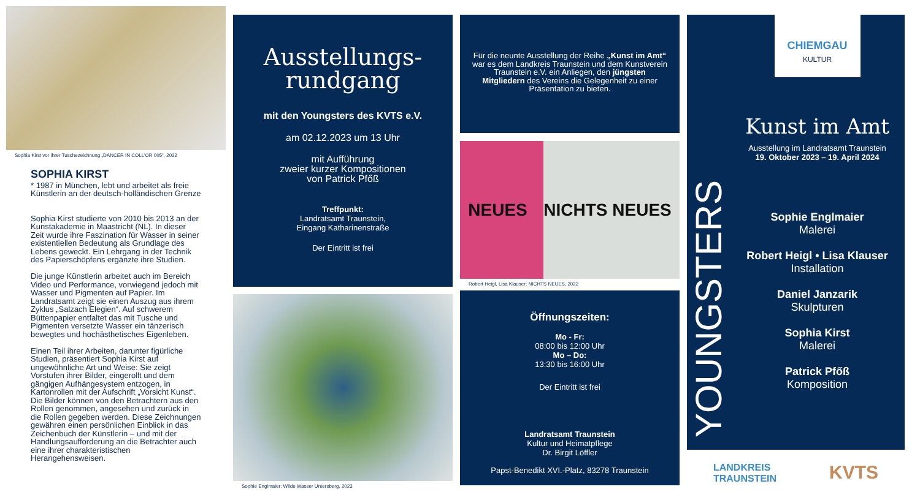Sophia Kirst vor ihrer Tuschezeichnung „DANCER IN COLL’OR 005“, 2022
SOPHIA KIRST
* 1987 in München, lebt und arbeitet als freie Künstlerin an der deutsch-holländischen Grenze
Sophia Kirst studierte von 2010 bis 2013 an der Kunstakademie in Maastricht (NL). In dieser Zeit wurde ihre Faszination für Wasser in seiner existentiellen Bedeutung als Grundlage des Lebens geweckt. Ein Lehrgang in der Technik des Papierschöpfens ergänzte ihre Studien.
Die junge Künstlerin arbeitet auch im Bereich Video und Performance, vorwiegend jedoch mit Wasser und Pigmenten auf Papier. Im Landratsamt zeigt sie einen Auszug aus ihrem Zyklus „Salzach Elegien“. Auf schwerem Büttenpapier entfaltet das mit Tusche und Pigmenten versetzte Wasser ein tänzerisch bewegtes und hochästhetisches Eigenleben.
Einen Teil ihrer Arbeiten, darunter figürliche Studien, präsentiert Sophia Kirst auf ungewöhnliche Art und Weise: Sie zeigt Vorstufen ihrer Bilder, eingerollt und dem gängigen Aufhängesystem entzogen, in Kartonrollen mit der Aufschrift „Vorsicht Kunst“. Die Bilder können von den Betrachtern aus den Rollen genommen, angesehen und zurück in die Rollen gegeben werden. Diese Zeichnungen gewähren einen persönlichen Einblick in das Zeichenbuch der Künstlerin – und mit der Handlungsaufforderung an die Betrachter auch eine ihrer charakteristischen Herangehensweisen.
Ausstellungs-
rundgang
mit den Youngsters des KVTS e.V.
am 02.12.2023 um 13 Uhr
mit Aufführung
zweier kurzer Kompositionen
von Patrick Pfőß
Treffpunkt:
Landratsamt Traunstein,
Eingang Katharinenstraße
Der Eintritt ist frei
Sophie Englmaier: Wilde Wasser Untersberg, 2023
Für die neunte Ausstellung der Reihe „Kunst im Amt“ war es dem Landkreis Traunstein und dem Kunstverein Traunstein e.V. ein Anliegen, den jüngsten Mitgliedern des Vereins die Gelegenheit zu einer Präsentation zu bieten.
NEUES NICHTS NEUES
Robert Heigl, Lisa Klauser: NICHTS NEUES, 2022
Öffnungszeiten:
Mo - Fr:
08:00 bis 12:00 Uhr
Mo – Do:
13:30 bis 16:00 Uhr
Der Eintritt ist frei
Landratsamt Traunstein
Kultur und Heimatpflege
Dr. Birgit Löffler
Papst-Benedikt XVI.-Platz, 83278 Traunstein
YOUNGSTERS
CHIEMGAU
KULTUR
Kunst im Amt
Ausstellung im Landratsamt Traunstein
19. Oktober 2023 – 19. April 2024
Sophie Englmaier
Malerei
Robert Heigl • Lisa Klauser
Installation
Daniel Janzarik
Skulpturen
Sophia Kirst
Malerei
Patrick Pfőß
Komposition
LANDKREIS
TRAUNSTEIN KVTS